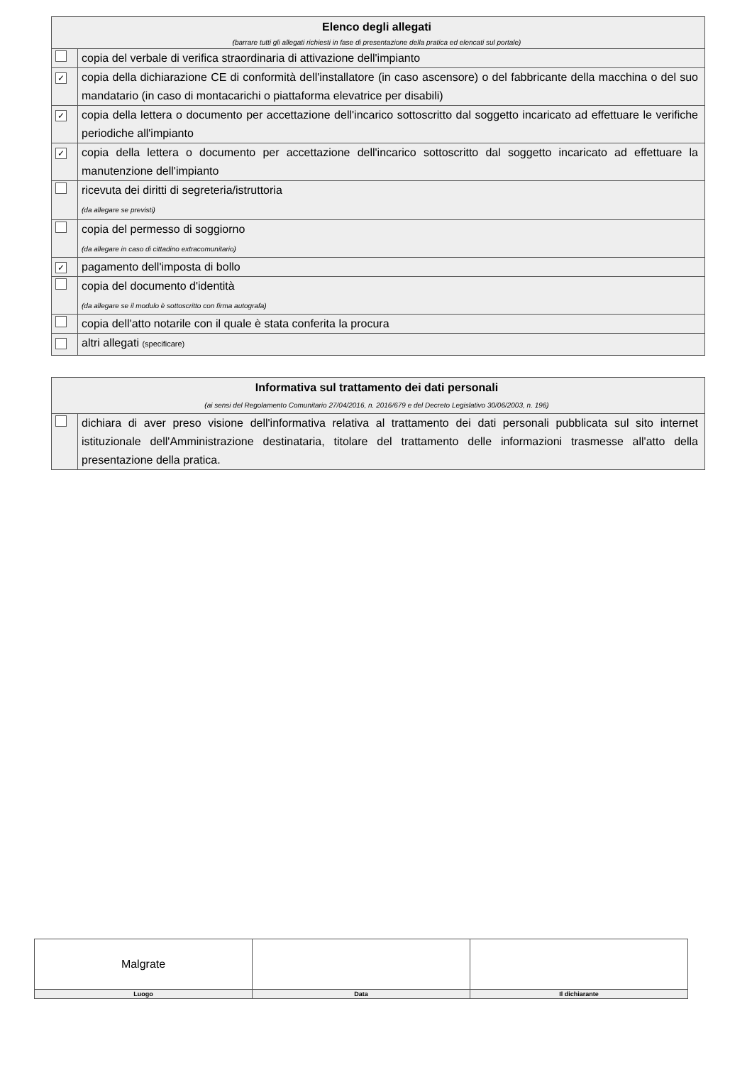| Elenco degli allegati (barrare tutti gli allegati richiesti in fase di presentazione della pratica ed elencati sul portale) | |
| | copia del verbale di verifica straordinaria di attivazione dell'impianto |
| ✓ | copia della dichiarazione CE di conformità dell'installatore (in caso ascensore) o del fabbricante della macchina o del suo mandatario (in caso di montacarichi o piattaforma elevatrice per disabili) |
| ✓ | copia della lettera o documento per accettazione dell'incarico sottoscritto dal soggetto incaricato ad effettuare le verifiche periodiche all'impianto |
| ✓ | copia della lettera o documento per accettazione dell'incarico sottoscritto dal soggetto incaricato ad effettuare la manutenzione dell'impianto |
| | ricevuta dei diritti di segreteria/istruttoria (da allegare se previsti) |
| | copia del permesso di soggiorno (da allegare in caso di cittadino extracomunitario) |
| ✓ | pagamento dell'imposta di bollo |
| | copia del documento d'identità (da allegare se il modulo è sottoscritto con firma autografa) |
| | copia dell'atto notarile con il quale è stata conferita la procura |
| | altri allegati (specificare) |
| Informativa sul trattamento dei dati personali (ai sensi del Regolamento Comunitario 27/04/2016, n. 2016/679 e del Decreto Legislativo 30/06/2003, n. 196) | |
| | dichiara di aver preso visione dell'informativa relativa al trattamento dei dati personali pubblicata sul sito internet istituzionale dell'Amministrazione destinataria, titolare del trattamento delle informazioni trasmesse all'atto della presentazione della pratica. |
| Malgrate | | |
| Luogo | Data | Il dichiarante |